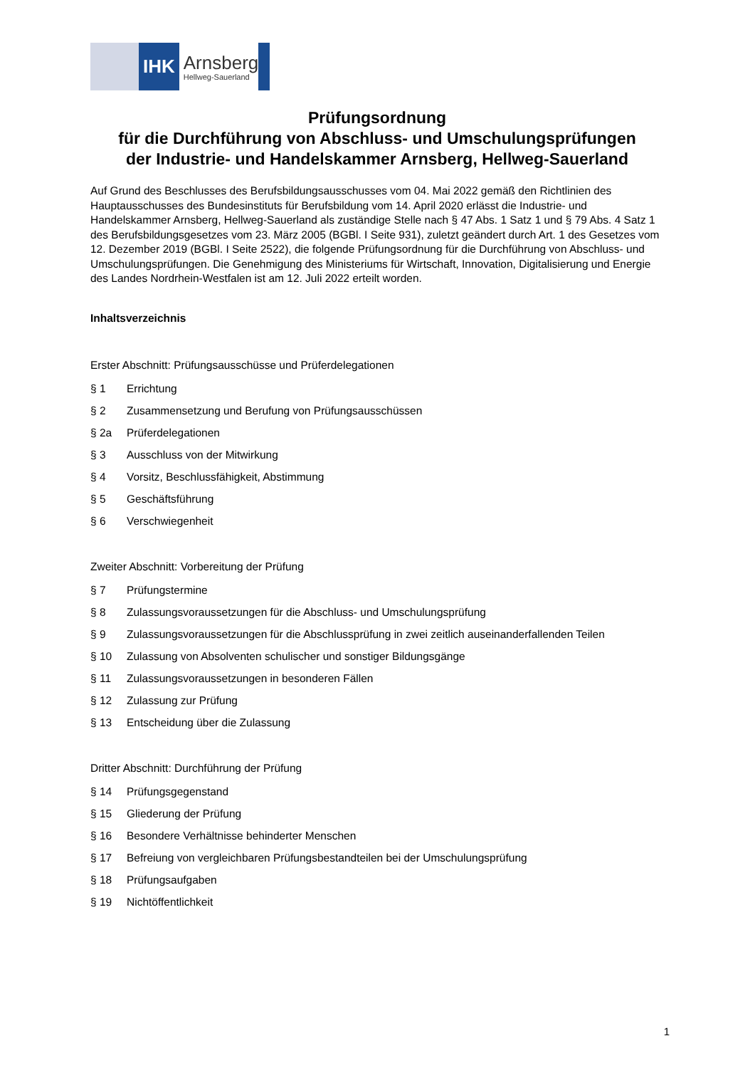IHK
Arnsberg
Hellweg-Sauerland
Prüfungsordnung
für die Durchführung von Abschluss- und Umschulungsprüfungen
der Industrie- und Handelskammer Arnsberg, Hellweg-Sauerland
Auf Grund des Beschlusses des Berufsbildungsausschusses vom 04. Mai 2022 gemäß den Richtlinien des Hauptausschusses des Bundesinstituts für Berufsbildung vom 14. April 2020 erlässt die Industrie- und Handelskammer Arnsberg, Hellweg-Sauerland als zuständige Stelle nach § 47 Abs. 1 Satz 1 und § 79 Abs. 4 Satz 1 des Berufsbildungsgesetzes vom 23. März 2005 (BGBl. I Seite 931), zuletzt geändert durch Art. 1 des Gesetzes vom 12. Dezember 2019 (BGBl. I Seite 2522), die folgende Prüfungsordnung für die Durchführung von Abschluss- und Umschulungsprüfungen. Die Genehmigung des Ministeriums für Wirtschaft, Innovation, Digitalisierung und Energie des Landes Nordrhein-Westfalen ist am 12. Juli 2022 erteilt worden.
Inhaltsverzeichnis
Erster Abschnitt: Prüfungsausschüsse und Prüferdelegationen
§ 1 Errichtung
§ 2 Zusammensetzung und Berufung von Prüfungsausschüssen
§ 2a Prüferdelegationen
§ 3 Ausschluss von der Mitwirkung
§ 4 Vorsitz, Beschlussfähigkeit, Abstimmung
§ 5 Geschäftsführung
§ 6 Verschwiegenheit
Zweiter Abschnitt: Vorbereitung der Prüfung
§ 7 Prüfungstermine
§ 8 Zulassungsvoraussetzungen für die Abschluss- und Umschulungsprüfung
§ 9 Zulassungsvoraussetzungen für die Abschlussprüfung in zwei zeitlich auseinanderfallenden Teilen
§ 10 Zulassung von Absolventen schulischer und sonstiger Bildungsgänge
§ 11 Zulassungsvoraussetzungen in besonderen Fällen
§ 12 Zulassung zur Prüfung
§ 13 Entscheidung über die Zulassung
Dritter Abschnitt: Durchführung der Prüfung
§ 14 Prüfungsgegenstand
§ 15 Gliederung der Prüfung
§ 16 Besondere Verhältnisse behinderter Menschen
§ 17 Befreiung von vergleichbaren Prüfungsbestandteilen bei der Umschulungsprüfung
§ 18 Prüfungsaufgaben
§ 19 Nichtöffentlichkeit
1